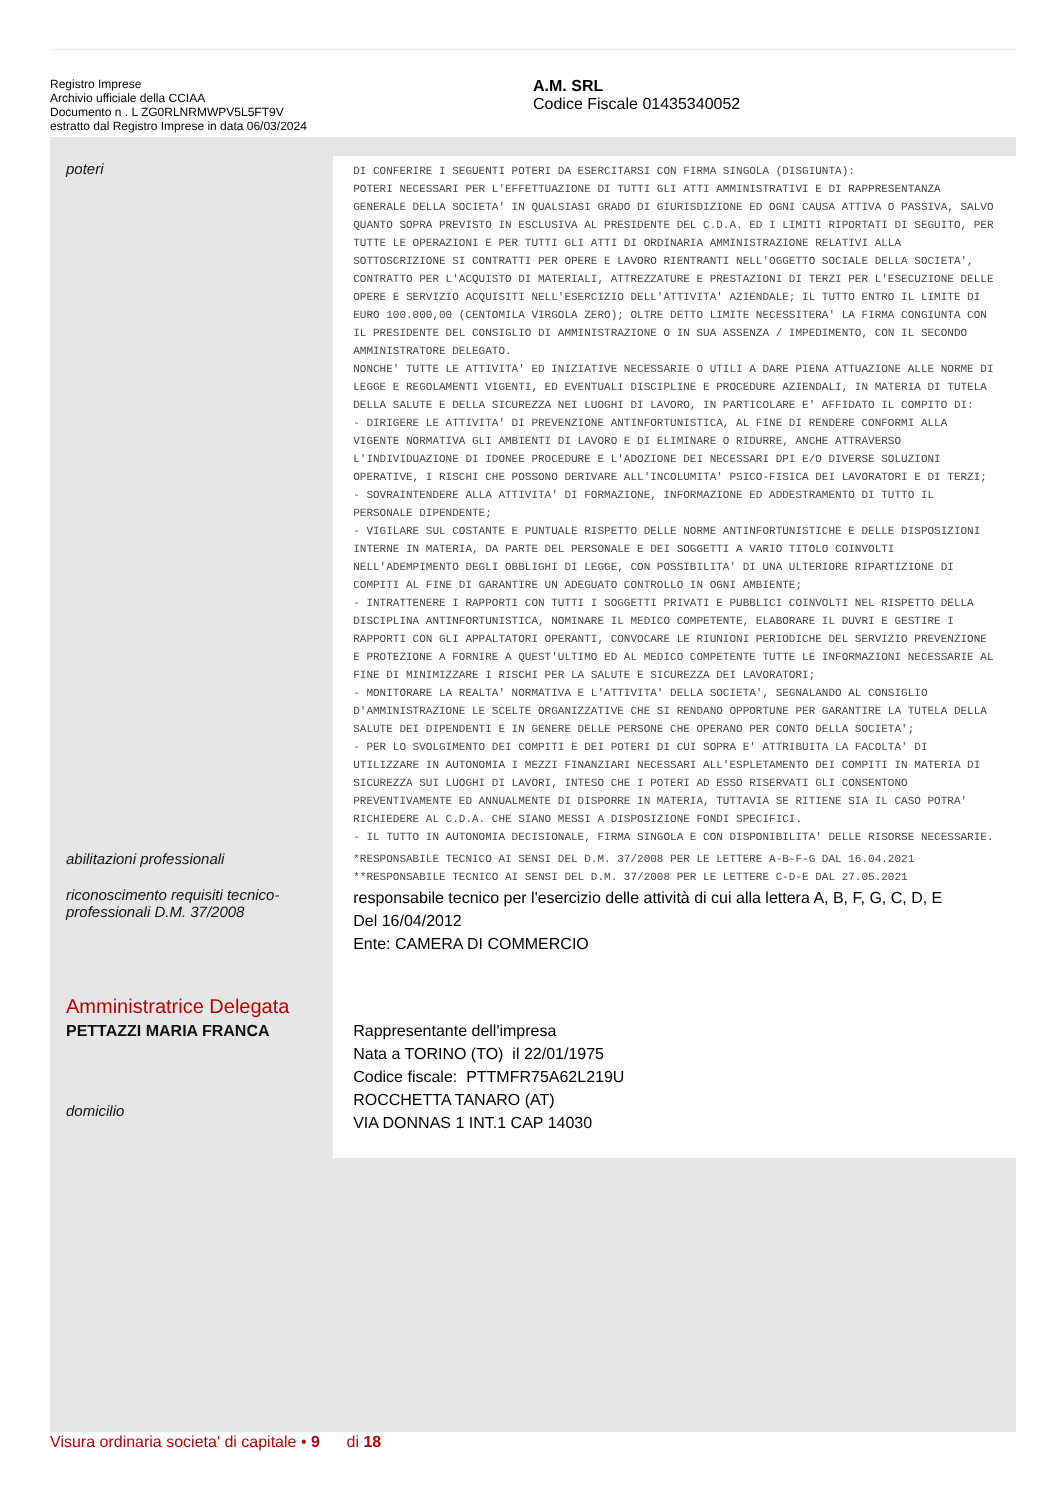Registro Imprese
Archivio ufficiale della CCIAA
Documento n . L ZG0RLNRMWPV5L5FT9V
estratto dal Registro Imprese in data 06/03/2024
A.M. SRL
Codice Fiscale 01435340052
poteri
DI CONFERIRE I SEGUENTI POTERI DA ESERCITARSI CON FIRMA SINGOLA (DISGIUNTA):
POTERI NECESSARI PER L'EFFETTUAZIONE DI TUTTI GLI ATTI AMMINISTRATIVI E DI RAPPRESENTANZA GENERALE DELLA SOCIETA' IN QUALSIASI GRADO DI GIURISDIZIONE ED OGNI CAUSA ATTIVA O PASSIVA, SALVO QUANTO SOPRA PREVISTO IN ESCLUSIVA AL PRESIDENTE DEL C.D.A. ED I LIMITI RIPORTATI DI SEGUITO, PER TUTTE LE OPERAZIONI E PER TUTTI GLI ATTI DI ORDINARIA AMMINISTRAZIONE RELATIVI ALLA SOTTOSCRIZIONE SI CONTRATTI PER OPERE E LAVORO RIENTRANTI NELL'OGGETTO SOCIALE DELLA SOCIETA', CONTRATTO PER L'ACQUISTO DI MATERIALI, ATTREZZATURE E PRESTAZIONI DI TERZI PER L'ESECUZIONE DELLE OPERE E SERVIZIO ACQUISITI NELL'ESERCIZIO DELL'ATTIVITA' AZIENDALE; IL TUTTO ENTRO IL LIMITE DI EURO 100.000,00 (CENTOMILA VIRGOLA ZERO); OLTRE DETTO LIMITE NECESSITERA' LA FIRMA CONGIUNTA CON IL PRESIDENTE DEL CONSIGLIO DI AMMINISTRAZIONE O IN SUA ASSENZA / IMPEDIMENTO, CON IL SECONDO AMMINISTRATORE DELEGATO.
NONCHE' TUTTE LE ATTIVITA' ED INIZIATIVE NECESSARIE O UTILI A DARE PIENA ATTUAZIONE ALLE NORME DI LEGGE E REGOLAMENTI VIGENTI, ED EVENTUALI DISCIPLINE E PROCEDURE AZIENDALI, IN MATERIA DI TUTELA DELLA SALUTE E DELLA SICUREZZA NEI LUOGHI DI LAVORO, IN PARTICOLARE E' AFFIDATO IL COMPITO DI:
- DIRIGERE LE ATTIVITA' DI PREVENZIONE ANTINFORTUNISTICA, AL FINE DI RENDERE CONFORMI ALLA VIGENTE NORMATIVA GLI AMBIENTI DI LAVORO E DI ELIMINARE O RIDURRE, ANCHE ATTRAVERSO L'INDIVIDUAZIONE DI IDONEE PROCEDURE E L'ADOZIONE DEI NECESSARI DPI E/O DIVERSE SOLUZIONI OPERATIVE, I RISCHI CHE POSSONO DERIVARE ALL'INCOLUMITA' PSICO-FISICA DEI LAVORATORI E DI TERZI;
- SOVRAINTENDERE ALLA ATTIVITA' DI FORMAZIONE, INFORMAZIONE ED ADDESTRAMENTO DI TUTTO IL PERSONALE DIPENDENTE;
- VIGILARE SUL COSTANTE E PUNTUALE RISPETTO DELLE NORME ANTINFORTUNISTICHE E DELLE DISPOSIZIONI INTERNE IN MATERIA, DA PARTE DEL PERSONALE E DEI SOGGETTI A VARIO TITOLO COINVOLTI NELL'ADEMPIMENTO DEGLI OBBLIGHI DI LEGGE, CON POSSIBILITA' DI UNA ULTERIORE RIPARTIZIONE DI COMPITI AL FINE DI GARANTIRE UN ADEGUATO CONTROLLO IN OGNI AMBIENTE;
- INTRATTENERE I RAPPORTI CON TUTTI I SOGGETTI PRIVATI E PUBBLICI COINVOLTI NEL RISPETTO DELLA DISCIPLINA ANTINFORTUNISTICA, NOMINARE IL MEDICO COMPETENTE, ELABORARE IL DUVRI E GESTIRE I RAPPORTI CON GLI APPALTATORI OPERANTI, CONVOCARE LE RIUNIONI PERIODICHE DEL SERVIZIO PREVENZIONE E PROTEZIONE A FORNIRE A QUEST'ULTIMO ED AL MEDICO COMPETENTE TUTTE LE INFORMAZIONI NECESSARIE AL FINE DI MINIMIZZARE I RISCHI PER LA SALUTE E SICUREZZA DEI LAVORATORI;
- MONITORARE LA REALTA' NORMATIVA E L'ATTIVITA' DELLA SOCIETA', SEGNALANDO AL CONSIGLIO D'AMMINISTRAZIONE LE SCELTE ORGANIZZATIVE CHE SI RENDANO OPPORTUNE PER GARANTIRE LA TUTELA DELLA SALUTE DEI DIPENDENTI E IN GENERE DELLE PERSONE CHE OPERANO PER CONTO DELLA SOCIETA';
- PER LO SVOLGIMENTO DEI COMPITI E DEI POTERI DI CUI SOPRA E' ATTRIBUITA LA FACOLTA' DI UTILIZZARE IN AUTONOMIA I MEZZI FINANZIARI NECESSARI ALL'ESPLETAMENTO DEI COMPITI IN MATERIA DI SICUREZZA SUI LUOGHI DI LAVORI, INTESO CHE I POTERI AD ESSO RISERVATI GLI CONSENTONO PREVENTIVAMENTE ED ANNUALMENTE DI DISPORRE IN MATERIA, TUTTAVIA SE RITIENE SIA IL CASO POTRA' RICHIEDERE AL C.D.A. CHE SIANO MESSI A DISPOSIZIONE FONDI SPECIFICI.
- IL TUTTO IN AUTONOMIA DECISIONALE, FIRMA SINGOLA E CON DISPONIBILITA' DELLE RISORSE NECESSARIE.
abilitazioni professionali
*RESPONSABILE TECNICO AI SENSI DEL D.M. 37/2008 PER LE LETTERE A-B-F-G DAL 16.04.2021
**RESPONSABILE TECNICO AI SENSI DEL D.M. 37/2008 PER LE LETTERE C-D-E DAL 27.05.2021
riconoscimento requisiti tecnico-professionali D.M. 37/2008
responsabile tecnico per l'esercizio delle attività di cui alla lettera A, B, F, G, C, D, E
Del 16/04/2012
Ente: CAMERA DI COMMERCIO
Amministratrice Delegata
PETTAZZI MARIA FRANCA
domicilio
Rappresentante dell'impresa
Nata a TORINO (TO) il 22/01/1975
Codice fiscale: PTTMFR75A62L219U
ROCCHETTA TANARO (AT)
VIA DONNAS 1 INT.1 CAP 14030
Visura ordinaria societa' di capitale • 9 di 18